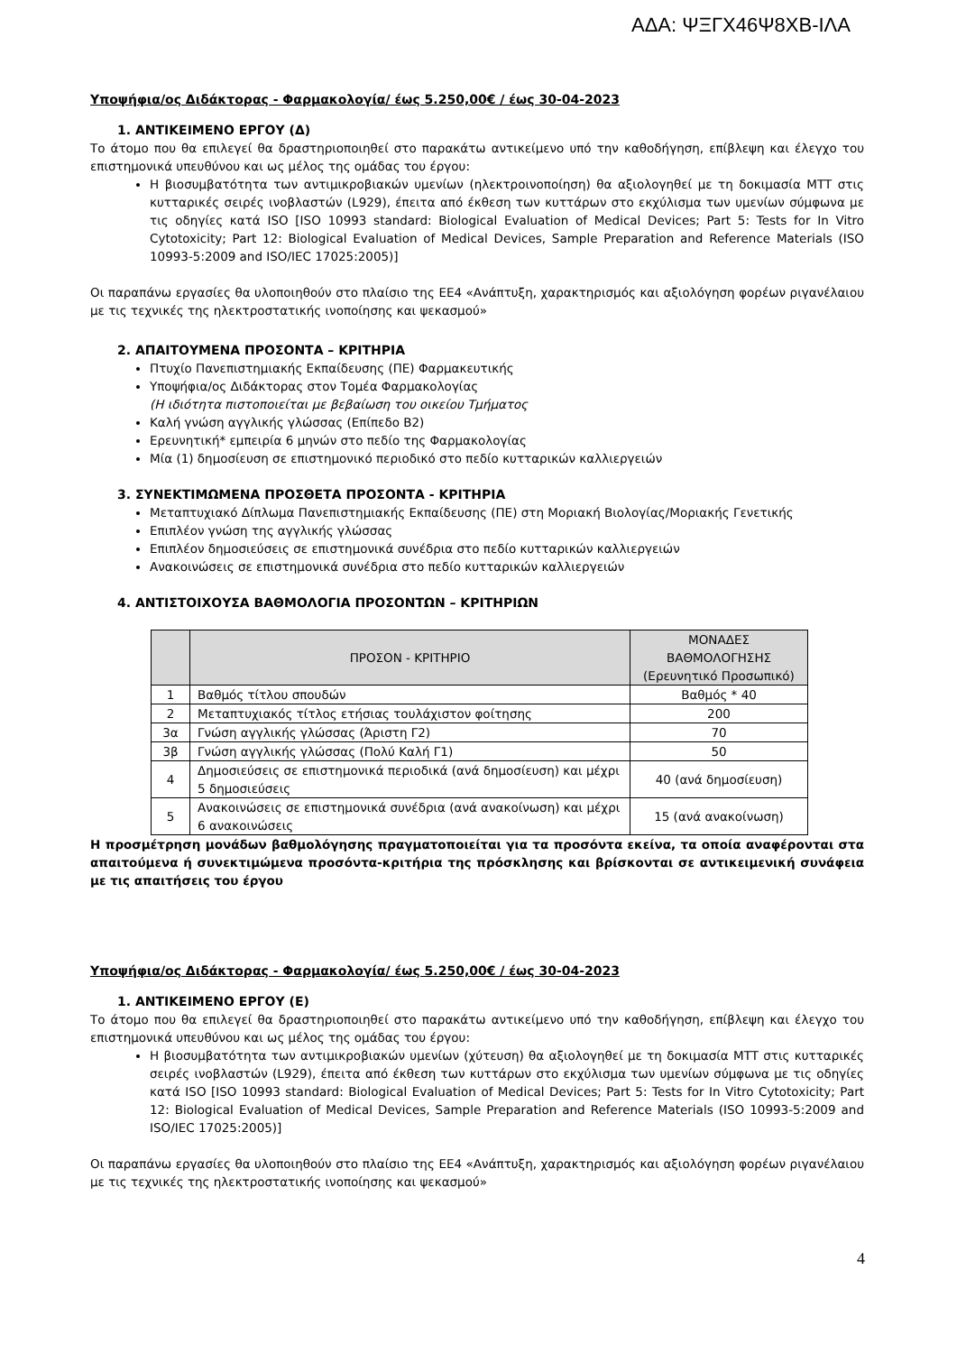ΑΔΑ: ΨΞΓΧ46Ψ8ΧΒ-ΙΛΑ
Υποψήφια/ος Διδάκτορας - Φαρμακολογία/ έως 5.250,00€ / έως 30-04-2023
1. ΑΝΤΙΚΕΙΜΕΝΟ ΕΡΓΟΥ (Δ)
Το άτομο που θα επιλεγεί θα δραστηριοποιηθεί στο παρακάτω αντικείμενο υπό την καθοδήγηση, επίβλεψη και έλεγχο του επιστημονικά υπευθύνου και ως μέλος της ομάδας του έργου:
Η βιοσυμβατότητα των αντιμικροβιακών υμενίων (ηλεκτροινοποίηση) θα αξιολογηθεί με τη δοκιμασία MTT στις κυτταρικές σειρές ινοβλαστών (L929), έπειτα από έκθεση των κυττάρων στο εκχύλισμα των υμενίων σύμφωνα με τις οδηγίες κατά ISO [ISO 10993 standard: Biological Evaluation of Medical Devices; Part 5: Tests for In Vitro Cytotoxicity; Part 12: Biological Evaluation of Medical Devices, Sample Preparation and Reference Materials (ISO 10993-5:2009 and ISO/IEC 17025:2005)]
Οι παραπάνω εργασίες θα υλοποιηθούν στο πλαίσιο της ΕΕ4 «Ανάπτυξη, χαρακτηρισμός και αξιολόγηση φορέων ριγανέλαιου με τις τεχνικές της ηλεκτροστατικής ινοποίησης και ψεκασμού»
2. ΑΠΑΙΤΟΥΜΕΝΑ ΠΡΟΣΟΝΤΑ – ΚΡΙΤΗΡΙΑ
Πτυχίο Πανεπιστημιακής Εκπαίδευσης (ΠΕ) Φαρμακευτικής
Υποψήφια/ος Διδάκτορας στον Τομέα Φαρμακολογίας
(Η ιδιότητα πιστοποιείται με βεβαίωση του οικείου Τμήματος
Καλή γνώση αγγλικής γλώσσας (Επίπεδο Β2)
Ερευνητική* εμπειρία 6 μηνών στο πεδίο της Φαρμακολογίας
Μία (1) δημοσίευση σε επιστημονικό περιοδικό στο πεδίο κυτταρικών καλλιεργειών
3. ΣΥΝΕΚΤΙΜΩΜΕΝΑ ΠΡΟΣΘΕΤΑ ΠΡΟΣΟΝΤΑ - ΚΡΙΤΗΡΙΑ
Μεταπτυχιακό Δίπλωμα Πανεπιστημιακής Εκπαίδευσης (ΠΕ) στη Μοριακή Βιολογίας/Μοριακής Γενετικής
Επιπλέον γνώση της αγγλικής γλώσσας
Επιπλέον δημοσιεύσεις σε επιστημονικά συνέδρια στο πεδίο κυτταρικών καλλιεργειών
Ανακοινώσεις σε επιστημονικά συνέδρια στο πεδίο κυτταρικών καλλιεργειών
4. ΑΝΤΙΣΤΟΙΧΟΥΣΑ ΒΑΘΜΟΛΟΓΙΑ ΠΡΟΣΟΝΤΩΝ – ΚΡΙΤΗΡΙΩΝ
| | ΠΡΟΣΟΝ - ΚΡΙΤΗΡΙΟ | ΜΟΝΑΔΕΣ ΒΑΘΜΟΛΟΓΗΣΗΣ (Ερευνητικό Προσωπικό) |
| --- | --- | --- |
| 1 | Βαθμός τίτλου σπουδών | Βαθμός * 40 |
| 2 | Μεταπτυχιακός τίτλος ετήσιας τουλάχιστον φοίτησης | 200 |
| 3α | Γνώση αγγλικής γλώσσας (Άριστη Γ2) | 70 |
| 3β | Γνώση αγγλικής γλώσσας (Πολύ Καλή Γ1) | 50 |
| 4 | Δημοσιεύσεις σε επιστημονικά περιοδικά (ανά δημοσίευση) και μέχρι 5 δημοσιεύσεις | 40 (ανά δημοσίευση) |
| 5 | Ανακοινώσεις σε επιστημονικά συνέδρια (ανά ανακοίνωση) και μέχρι 6 ανακοινώσεις | 15 (ανά ανακοίνωση) |
Η προσμέτρηση μονάδων βαθμολόγησης πραγματοποιείται για τα προσόντα εκείνα, τα οποία αναφέρονται στα απαιτούμενα ή συνεκτιμώμενα προσόντα-κριτήρια της πρόσκλησης και βρίσκονται σε αντικειμενική συνάφεια με τις απαιτήσεις του έργου
Υποψήφια/ος Διδάκτορας - Φαρμακολογία/ έως 5.250,00€ / έως 30-04-2023
1. ΑΝΤΙΚΕΙΜΕΝΟ ΕΡΓΟΥ (Ε)
Το άτομο που θα επιλεγεί θα δραστηριοποιηθεί στο παρακάτω αντικείμενο υπό την καθοδήγηση, επίβλεψη και έλεγχο του επιστημονικά υπευθύνου και ως μέλος της ομάδας του έργου:
Η βιοσυμβατότητα των αντιμικροβιακών υμενίων (χύτευση) θα αξιολογηθεί με τη δοκιμασία MTT στις κυτταρικές σειρές ινοβλαστών (L929), έπειτα από έκθεση των κυττάρων στο εκχύλισμα των υμενίων σύμφωνα με τις οδηγίες κατά ISO [ISO 10993 standard: Biological Evaluation of Medical Devices; Part 5: Tests for In Vitro Cytotoxicity; Part 12: Biological Evaluation of Medical Devices, Sample Preparation and Reference Materials (ISO 10993-5:2009 and ISO/IEC 17025:2005)]
Οι παραπάνω εργασίες θα υλοποιηθούν στο πλαίσιο της ΕΕ4 «Ανάπτυξη, χαρακτηρισμός και αξιολόγηση φορέων ριγανέλαιου με τις τεχνικές της ηλεκτροστατικής ινοποίησης και ψεκασμού»
4